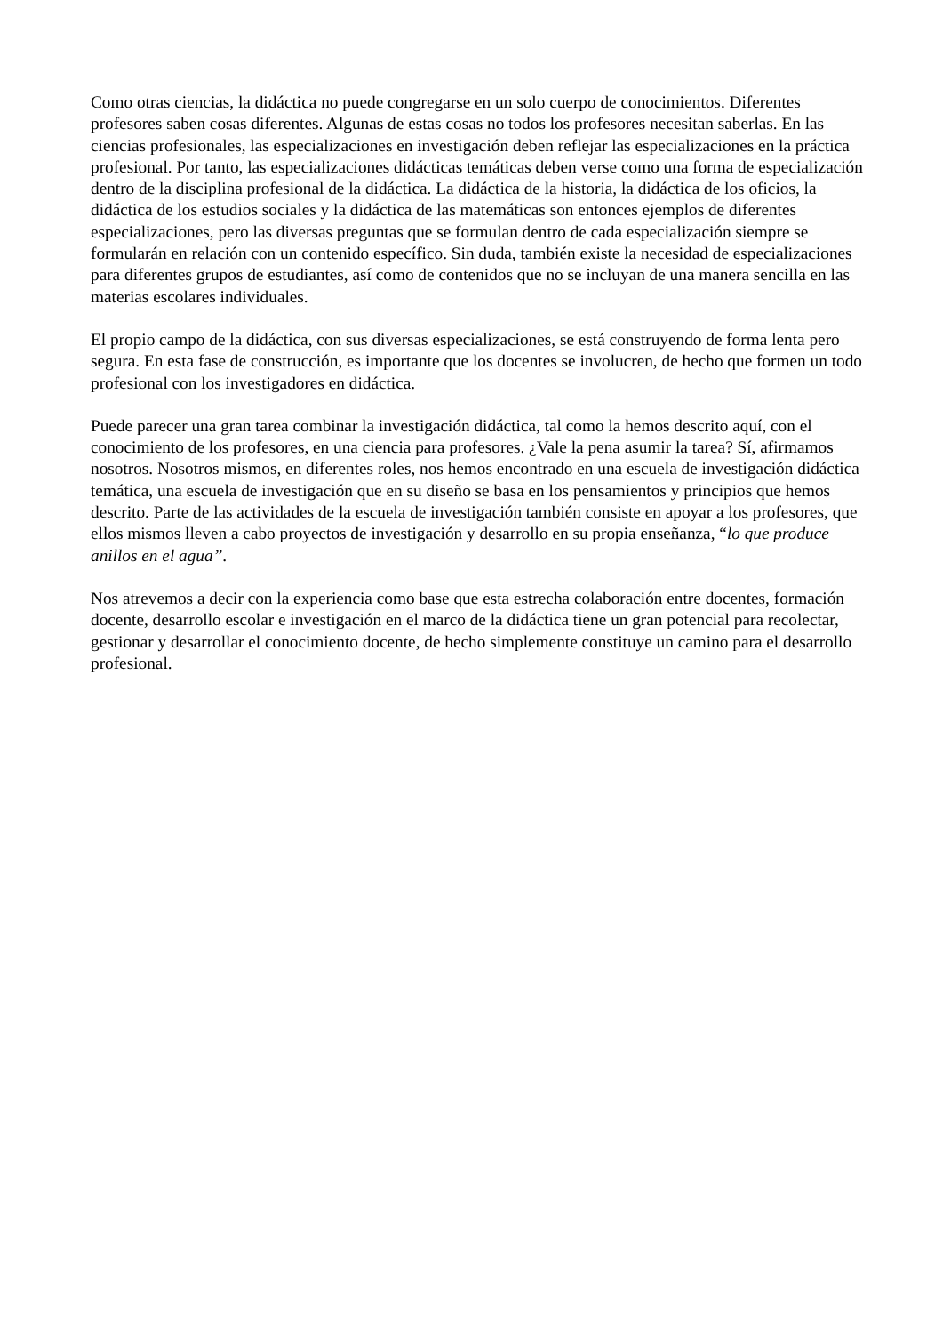Como otras ciencias, la didáctica no puede congregarse en un solo cuerpo de conocimientos. Diferentes profesores saben cosas diferentes. Algunas de estas cosas no todos los profesores necesitan saberlas. En las ciencias profesionales, las especializaciones en investigación deben reflejar las especializaciones en la práctica profesional. Por tanto, las especializaciones didácticas temáticas deben verse como una forma de especialización dentro de la disciplina profesional de la didáctica. La didáctica de la historia, la didáctica de los oficios, la didáctica de los estudios sociales y la didáctica de las matemáticas son entonces ejemplos de diferentes especializaciones, pero las diversas preguntas que se formulan dentro de cada especialización siempre se formularán en relación con un contenido específico. Sin duda, también existe la necesidad de especializaciones para diferentes grupos de estudiantes, así como de contenidos que no se incluyan de una manera sencilla en las materias escolares individuales.
El propio campo de la didáctica, con sus diversas especializaciones, se está construyendo de forma lenta pero segura. En esta fase de construcción, es importante que los docentes se involucren, de hecho que formen un todo profesional con los investigadores en didáctica.
Puede parecer una gran tarea combinar la investigación didáctica, tal como la hemos descrito aquí, con el conocimiento de los profesores, en una ciencia para profesores. ¿Vale la pena asumir la tarea? Sí, afirmamos nosotros. Nosotros mismos, en diferentes roles, nos hemos encontrado en una escuela de investigación didáctica temática, una escuela de investigación que en su diseño se basa en los pensamientos y principios que hemos descrito. Parte de las actividades de la escuela de investigación también consiste en apoyar a los profesores, que ellos mismos lleven a cabo proyectos de investigación y desarrollo en su propia enseñanza, “lo que produce anillos en el agua”.
Nos atrevemos a decir con la experiencia como base que esta estrecha colaboración entre docentes, formación docente, desarrollo escolar e investigación en el marco de la didáctica tiene un gran potencial para recolectar, gestionar y desarrollar el conocimiento docente, de hecho simplemente constituye un camino para el desarrollo profesional.